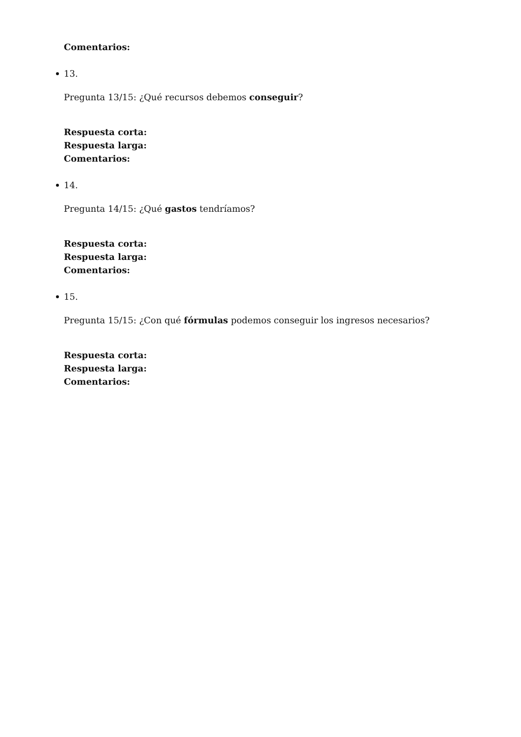Comentarios:
13.
Pregunta 13/15: ¿Qué recursos debemos conseguir?
Respuesta corta:
Respuesta larga:
Comentarios:
14.
Pregunta 14/15: ¿Qué gastos tendríamos?
Respuesta corta:
Respuesta larga:
Comentarios:
15.
Pregunta 15/15: ¿Con qué fórmulas podemos conseguir los ingresos necesarios?
Respuesta corta:
Respuesta larga:
Comentarios: